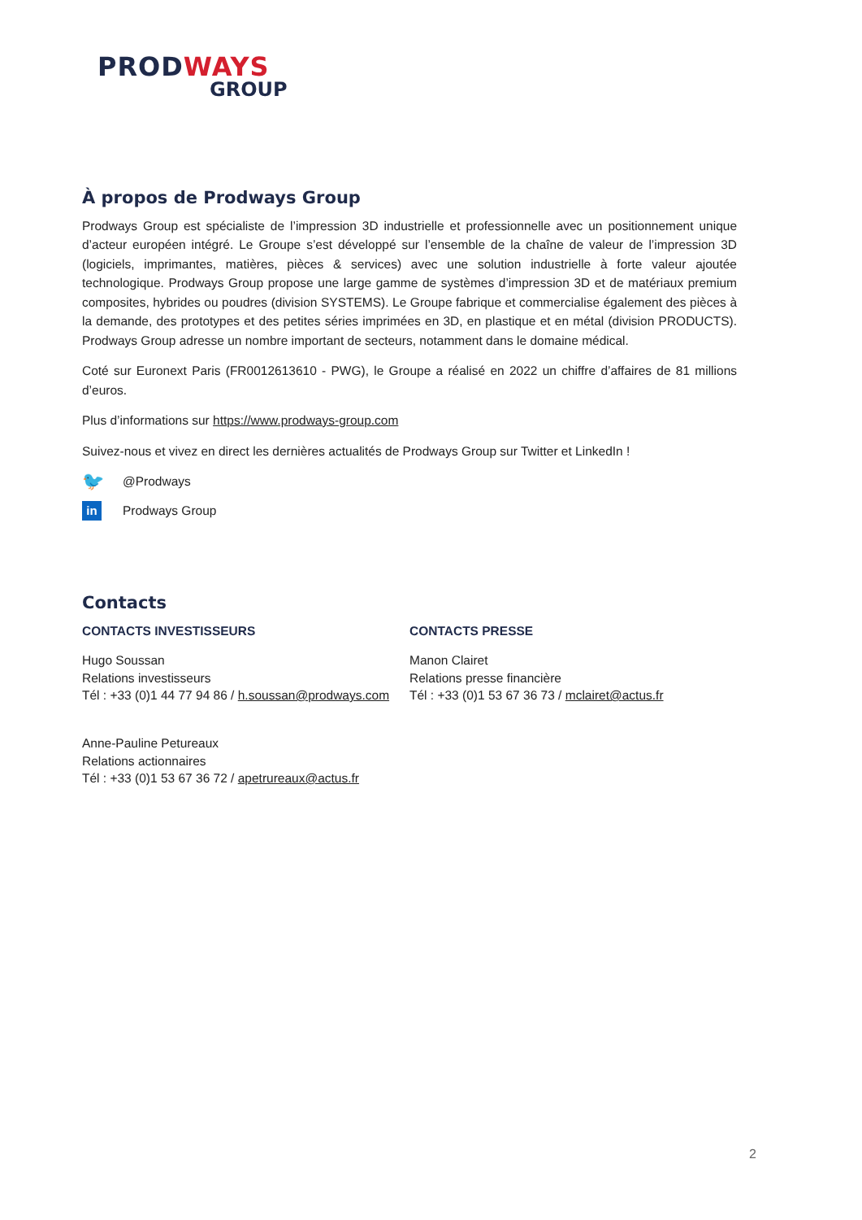PRODWAYS
GROUP
À propos de Prodways Group
Prodways Group est spécialiste de l’impression 3D industrielle et professionnelle avec un positionnement unique d’acteur européen intégré. Le Groupe s’est développé sur l’ensemble de la chaîne de valeur de l’impression 3D (logiciels, imprimantes, matières, pièces & services) avec une solution industrielle à forte valeur ajoutée technologique. Prodways Group propose une large gamme de systèmes d’impression 3D et de matériaux premium composites, hybrides ou poudres (division SYSTEMS). Le Groupe fabrique et commercialise également des pièces à la demande, des prototypes et des petites séries imprimées en 3D, en plastique et en métal (division PRODUCTS). Prodways Group adresse un nombre important de secteurs, notamment dans le domaine médical.
Coté sur Euronext Paris (FR0012613610 - PWG), le Groupe a réalisé en 2022 un chiffre d’affaires de 81 millions d’euros.
Plus d’informations sur https://www.prodways-group.com
Suivez-nous et vivez en direct les dernières actualités de Prodways Group sur Twitter et LinkedIn !
🐦 @Prodways
in Prodways Group
Contacts
CONTACTS INVESTISSEURS
Hugo Soussan
Relations investisseurs
Tél : +33 (0)1 44 77 94 86 / h.soussan@prodways.com
Anne-Pauline Petureaux
Relations actionnaires
Tél : +33 (0)1 53 67 36 72 / apetrureaux@actus.fr
CONTACTS PRESSE
Manon Clairet
Relations presse financière
Tél : +33 (0)1 53 67 36 73 / mclairet@actus.fr
2